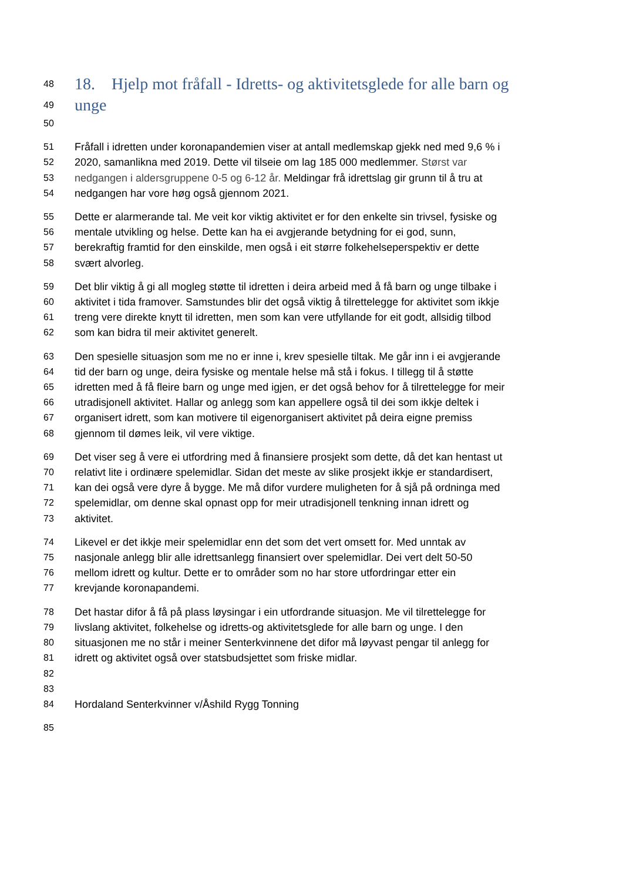48 18. Hjelp mot fråfall - Idretts- og aktivitetsglede for alle barn og
49 unge
50
51 Fråfall i idretten under koronapandemien viser at antall medlemskap gjekk ned med 9,6 % i
52 2020, samanlikna med 2019. Dette vil tilseie om lag 185 000 medlemmer. Størst var
53 nedgangen i aldersgruppene 0-5 og 6-12 år. Meldingar frå idrettslag gir grunn til å tru at
54 nedgangen har vore høg også gjennom 2021.
55 Dette er alarmerande tal. Me veit kor viktig aktivitet er for den enkelte sin trivsel, fysiske og
56 mentale utvikling og helse. Dette kan ha ei avgjerande betydning for ei god, sunn,
57 berekraftig framtid for den einskilde, men også i eit større folkehelseperspektiv er dette
58 svært alvorleg.
59 Det blir viktig å gi all mogleg støtte til idretten i deira arbeid med å få barn og unge tilbake i
60 aktivitet i tida framover. Samstundes blir det også viktig å tilrettelegge for aktivitet som ikkje
61 treng vere direkte knytt til idretten, men som kan vere utfyllande for eit godt, allsidig tilbod
62 som kan bidra til meir aktivitet generelt.
63 Den spesielle situasjon som me no er inne i, krev spesielle tiltak. Me går inn i ei avgjerande
64 tid der barn og unge, deira fysiske og mentale helse må stå i fokus. I tillegg til å støtte
65 idretten med å få fleire barn og unge med igjen, er det også behov for å tilrettelegge for meir
66 utradisjonell aktivitet. Hallar og anlegg som kan appellere også til dei som ikkje deltek i
67 organisert idrett, som kan motivere til eigenorganisert aktivitet på deira eigne premiss
68 gjennom til dømes leik, vil vere viktige.
69 Det viser seg å vere ei utfordring med å finansiere prosjekt som dette, då det kan hentast ut
70 relativt lite i ordinære spelemidlar. Sidan det meste av slike prosjekt ikkje er standardisert,
71 kan dei også vere dyre å bygge. Me må difor vurdere muligheten for å sjå på ordninga med
72 spelemidlar, om denne skal opnast opp for meir utradisjonell tenkning innan idrett og
73 aktivitet.
74 Likevel er det ikkje meir spelemidlar enn det som det vert omsett for. Med unntak av
75 nasjonale anlegg blir alle idrettsanlegg finansiert over spelemidlar. Dei vert delt 50-50
76 mellom idrett og kultur. Dette er to områder som no har store utfordringar etter ein
77 krevjande koronapandemi.
78 Det hastar difor å få på plass løysingar i ein utfordrande situasjon. Me vil tilrettelegge for
79 livslang aktivitet, folkehelse og idretts-og aktivitetsglede for alle barn og unge. I den
80 situasjonen me no står i meiner Senterkvinnene det difor må løyvast pengar til anlegg for
81 idrett og aktivitet også over statsbudsjettet som friske midlar.
82
83
84 Hordaland Senterkvinner v/Åshild Rygg Tonning
85